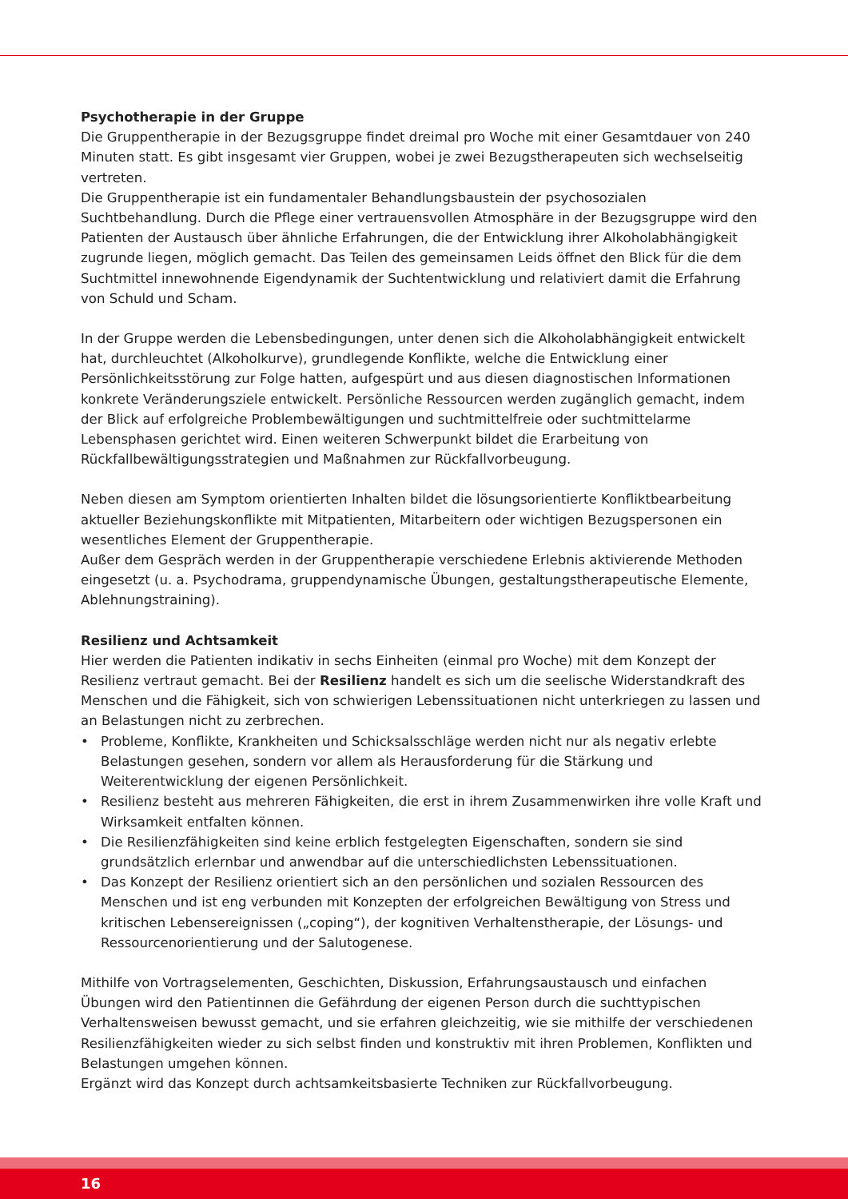Psychotherapie in der Gruppe
Die Gruppentherapie in der Bezugsgruppe findet dreimal pro Woche mit einer Gesamtdauer von 240 Minuten statt. Es gibt insgesamt vier Gruppen, wobei je zwei Bezugstherapeuten sich wechselseitig vertreten.
Die Gruppentherapie ist ein fundamentaler Behandlungsbaustein der psychosozialen Suchtbehandlung. Durch die Pflege einer vertrauensvollen Atmosphäre in der Bezugsgruppe wird den Patienten der Austausch über ähnliche Erfahrungen, die der Entwicklung ihrer Alkoholabhängigkeit zugrunde liegen, möglich gemacht. Das Teilen des gemeinsamen Leids öffnet den Blick für die dem Suchtmittel innewohnende Eigendynamik der Suchtentwicklung und relativiert damit die Erfahrung von Schuld und Scham.
In der Gruppe werden die Lebensbedingungen, unter denen sich die Alkoholabhängigkeit entwickelt hat, durchleuchtet (Alkoholkurve), grundlegende Konflikte, welche die Entwicklung einer Persönlichkeitsstörung zur Folge hatten, aufgespürt und aus diesen diagnostischen Informationen konkrete Veränderungsziele entwickelt. Persönliche Ressourcen werden zugänglich gemacht, indem der Blick auf erfolgreiche Problembewältigungen und suchtmittelfreie oder suchtmittelarme Lebensphasen gerichtet wird. Einen weiteren Schwerpunkt bildet die Erarbeitung von Rückfallbewältigungsstrategien und Maßnahmen zur Rückfallvorbeugung.
Neben diesen am Symptom orientierten Inhalten bildet die lösungsorientierte Konfliktbearbeitung aktueller Beziehungskonflikte mit Mitpatienten, Mitarbeitern oder wichtigen Bezugspersonen ein wesentliches Element der Gruppentherapie.
Außer dem Gespräch werden in der Gruppentherapie verschiedene Erlebnis aktivierende Methoden eingesetzt (u. a. Psychodrama, gruppendynamische Übungen, gestaltungstherapeutische Elemente, Ablehnungstraining).
Resilienz und Achtsamkeit
Hier werden die Patienten indikativ in sechs Einheiten (einmal pro Woche) mit dem Konzept der Resilienz vertraut gemacht. Bei der Resilienz handelt es sich um die seelische Widerstandkraft des Menschen und die Fähigkeit, sich von schwierigen Lebenssituationen nicht unterkriegen zu lassen und an Belastungen nicht zu zerbrechen.
• Probleme, Konflikte, Krankheiten und Schicksalsschläge werden nicht nur als negativ erlebte Belastungen gesehen, sondern vor allem als Herausforderung für die Stärkung und Weiterentwicklung der eigenen Persönlichkeit.
• Resilienz besteht aus mehreren Fähigkeiten, die erst in ihrem Zusammenwirken ihre volle Kraft und Wirksamkeit entfalten können.
• Die Resilienzfähigkeiten sind keine erblich festgelegten Eigenschaften, sondern sie sind grundsätzlich erlernbar und anwendbar auf die unterschiedlichsten Lebenssituationen.
• Das Konzept der Resilienz orientiert sich an den persönlichen und sozialen Ressourcen des Menschen und ist eng verbunden mit Konzepten der erfolgreichen Bewältigung von Stress und kritischen Lebensereignissen („coping“), der kognitiven Verhaltenstherapie, der Lösungs- und Ressourcenorientierung und der Salutogenese.
Mithilfe von Vortragselementen, Geschichten, Diskussion, Erfahrungsaustausch und einfachen Übungen wird den Patientinnen die Gefährdung der eigenen Person durch die suchttypischen Verhaltensweisen bewusst gemacht, und sie erfahren gleichzeitig, wie sie mithilfe der verschiedenen Resilienzfähigkeiten wieder zu sich selbst finden und konstruktiv mit ihren Problemen, Konflikten und Belastungen umgehen können.
Ergänzt wird das Konzept durch achtsamkeitsbasierte Techniken zur Rückfallvorbeugung.
16